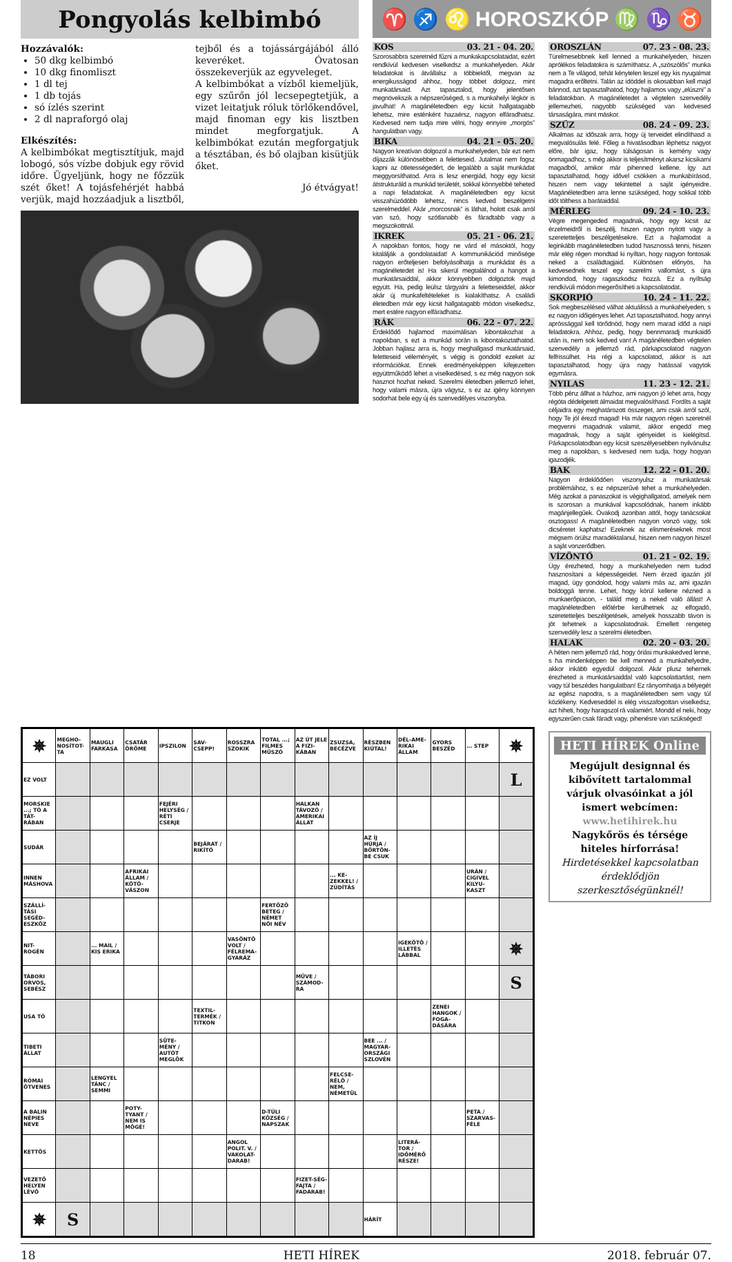Pongyolás kelbimbó
Hozzávalók:
50 dkg kelbimbó
10 dkg finomliszt
1 dl tej
1 db tojás
só ízlés szerint
2 dl napraforgó olaj
Elkészítés:
A kelbimbókat megtisztítjuk, majd lobogó, sós vízbe dobjuk egy rövid időre. Ügyeljünk, hogy ne főzzük szét őket! A tojásfehérjét habbá verjük, majd hozzáadjuk a lisztből, tejből és a tojássárgájából álló keveréket. Óvatosan összekeverjük az egyveleget.
A kelbimbókat a vízből kiemeljük, egy szűrőn jól lecsepegtetjük, a vizet leitatjuk róluk törlőkendővel, majd finoman egy kis lisztben mindet megforgatjuk. A kelbimbókat ezután megforgatjuk a tésztában, és bő olajban kisütjük őket.
Jó étvágyat!
♈ ♐ ♌ HOROSZKÓP ♍ ♑ ♉
KOS 03. 21 - 04. 20.
Szorosabbra szeretnéd fűzni a munkakapcsolataidat, ezért rendkívül kedvesen viselkedsz a munkahelyeden. Akár feladatokat is átvállalsz a többiektől, megvan az energikusságod ahhoz, hogy többet dolgozz, mint munkatársaid. Azt tapasztalod, hogy jelentősen megnövekszik a népszerűséged, s a munkahelyi légkör is javulhat! A magánéletedben egy kicsit hallgatagabb lehetsz, mire esténként hazaérsz, nagyon elfáradhatsz. Kedvesed nem tudja mire vélni, hogy ennyire „morgós” hangulatban vagy.
BIKA 04. 21 - 05. 20.
Nagyon kreatívan dolgozol a munkahelyeden, bár ezt nem díjazzák különösebben a feletteseid. Jutalmat nem fogsz kapni az ötletességedért, de legalább a saját munkádat meggyorsíthatod. Arra is lesz energiád, hogy egy kicsit átstrukturáld a munkád területét, sokkal könnyebbé teheted a napi feladatokat. A magánéletedben egy kicsit visszahúzódóbb lehetsz, nincs kedved beszélgetni szerelmeddel. Akár „morcosnak” is láthat, holott csak arról van szó, hogy szótlanabb és fáradtabb vagy a megszokottnál.
IKREK 05. 21 - 06. 21.
A napokban fontos, hogy ne várd el másoktól, hogy kitalálják a gondolataidat! A kommunikációd minősége nagyon erőteljesen befolyásolhatja a munkádat és a magánéletedet is! Ha sikerül megtalálnod a hangot a munkatársaiddal, akkor könnyebben dolgoztok majd együtt. Ha, pedig leülsz tárgyalni a feletteseiddel, akkor akár új munkafeltételeket is kialakíthatsz. A családi életedben már egy kicsit hallgatagabb módon viselkedsz, mert estére nagyon elfáradhatsz.
RÁK 06. 22 - 07. 22.
Érdeklődő hajlamod maximálisan kibontakozhat a napokban, s ezt a munkád során is kibontakoztathatod. Jobban hajlasz arra is, hogy meghallgasd munkatársaid, feletteseid véleményét, s végig is gondold ezeket az információkat. Ennek eredményeképpen kifejezetten együttműködő lehet a viselkedésed, s ez még nagyon sok hasznot hozhat neked. Szerelmi életedben jellemző lehet, hogy valami másra, újra vágysz, s ez az igény könnyen sodorhat bele egy új és szenvedélyes viszonyba.
OROSZLÁN 07. 23 - 08. 23.
Türelmesebbnek kell lenned a munkahelyeden, hiszen aprólékos feladatokra is számíthatsz. A „szöszölős” munka nem a Te világod, tehát kénytelen leszel egy kis nyugalmat magadra erőltetni. Talán az idöddel is okosabban kell majd bánnod, azt tapasztalhatod, hogy hajlamos vagy „elúszni” a feladatokban. A magánéletedet a végtelen szenvedély jellemezheti, nagyobb szükséged van kedvesed társaságára, mint máskor.
SZŰZ 08. 24 - 09. 23.
Alkalmas az időszak arra, hogy új terveidet elindíthasd a megvalósulás felé. Főleg a hivatásodban léphetsz nagyot előre, bár igaz, hogy túlságosan is kemény vagy önmagadhoz, s még akkor is teljesítményt akarsz kicsikarni magadból, amikor már pihenned kellene. Így azt tapasztalhatod, hogy idővel csökken a munkabírásod, hiszen nem vagy tekintettel a saját igényeidre. Magánéletedben arra lenne szükséged, hogy sokkal több időt tölthess a barátaiddal.
MÉRLEG 09. 24 - 10. 23.
Végre megengeded magadnak, hogy egy kicsit az érzelmeidről is beszélj, hiszen nagyon nyitott vagy a szeretetteljes beszélgetésekre. Ezt a hajlamodat a leginkább magánéletedben tudod hasznossá tenni, hiszen már elég régen mondtad ki nyíltan, hogy nagyon fontosak neked a családtagjaid. Különösen előnyös, ha kedvesednek teszel egy szerelmi vallomást, s újra kimondod, hogy ragaszkodsz hozzá. Ez a nyíltság rendkívüli módon megerősítheti a kapcsolatodat.
SKORPIÓ 10. 24 - 11. 22.
Sok megbeszélésed válhat aktuálissá a munkahelyeden, s ez nagyon időigényes lehet. Azt tapasztalhatod, hogy annyi apróssággal kell törődnöd, hogy nem marad időd a napi feladatokra. Ahhoz, pedig, hogy bennmaradj munkaidő után is, nem sok kedved van! A magánéletedben végtelen szenvedély a jellemző rád, párkapcsolatod nagyon felfrissülhet. Ha régi a kapcsolatod, akkor is azt tapasztalhatod, hogy újra nagy hatással vagytok egymásra.
NYILAS 11. 23 - 12. 21.
Több pénz állhat a házhoz, ami nagyon jó lehet arra, hogy régóta dédelgetett álmaidat megvalósíthasd. Fordíts a saját céljaidra egy meghatározott összeget, ami csak arról szól, hogy Te jól érezd magad! Ha már nagyon régen szeretnél megvenni magadnak valamit, akkor engedd meg magadnak, hogy a saját igényeidet is kielégítsd. Párkapcsolatodban egy kicsit szeszélyesebben nyilvánulsz meg a napokban, s kedvesed nem tudja, hogy hogyan igazodjék.
BAK 12. 22 - 01. 20.
Nagyon érdeklődően viszonyulsz a munkatársak problémáihoz, s ez népszerűvé tehet a munkahelyeden. Még azokat a panaszokat is végighallgatod, amelyek nem is szorosan a munkával kapcsolódnak, hanem inkább magánjellegűek. Óvakodj azonban attól, hogy tanácsokat osztogass! A magánéletedben nagyon vonzó vagy, sok dicséretet kaphatsz! Ezeknek az elismeréseknek most mégsem örülsz maradéktalanul, hiszen nem nagyon hiszel a saját vonzerődben.
VÍZÖNTŐ 01. 21 - 02. 19.
Úgy érezheted, hogy a munkahelyeden nem tudod hasznosítani a képességeidet. Nem érzed igazán jól magad, úgy gondolod, hogy valami más az, ami igazán boldoggá tenne. Lehet, hogy körül kellene nézned a munkaerőpiacon, - találd meg a neked való állást! A magánéletedben előtérbe kerülhetnek az elfogadó, szeretetteljes beszélgetések, amelyek hosszabb távon is jót tehetnek a kapcsolatodnak. Emellett rengeteg szenvedély lesz a szerelmi életedben.
HALAK 02. 20 - 03. 20.
A héten nem jellemző rád, hogy óriási munkakedved lenne, s ha mindenképpen be kell menned a munkahelyedre, akkor inkább egyedül dolgozol. Akár plusz tehernek érezheted a munkatársaiddal való kapcsolattartást, nem vagy túl beszédes hangulatban! Ez rányomhatja a bélyegét az egész napodra, s a magánéletedben sem vagy túl közlékeny. Kedveseddel is elég visszafogottan viselkedsz, azt hiheti, hogy haragszol rá valamiért. Mondd el neki, hogy egyszerűen csak fáradt vagy, pihenésre van szükséged!
| ✵ | MEGHO-NOSÍTOT-TA | MAUGLI FARKASA | CSATÁR ÖRÖME | IPSZILON | SAV-CSEPP! | ROSSZRA SZOKIK | TOTAL ...; FILMES MŰSZÓ | AZ ÚT JELE A FIZI-KÁBAN | ZSUZSA, BECÉZVE | RÉSZBEN KIÚTAL! | DÉL-AME-RIKAI ÁLLAM | GYORS BESZÉD | ... STEP | ✵ |
| EZ VOLT | | | | | | | | | | | | | | L |
| MORSKIE ...; TÓ A TÁT-RÁBAN | | | | FEJÉRI HELYSÉG / RÉTI CSERJE | | | | HALKAN TÁVOZÓ / AMERIKAI ÁLLAT | | | | | | |
| SUDÁR | | | | | BEJÁRAT / RIKÍTÓ | | | | | AZ ÍJ HÚRJA / BÖRTÖN-BE CSUK | | | | |
| INNEN MÁSHOVA | | | AFRIKAI ÁLLAM / KÖTŐ-VÁSZON | | | | | | ... KE-ZEKKEL! / ZÚDÍTÁS | | | | URÁN / CIGIVEL KILYU-KASZT | |
| SZÁLLÍ-TÁSI SEGÉD-ESZKÖZ | | | | | | | FERTŐZŐ BETEG / NÉMET NŐI NÉV | | | | | | | |
| NIT-ROGÉN | | ... MAIL / KIS ERIKA | | | | VASÖNTŐ VOLT / FÉLREMA-GYARÁZ | | | | | IGEKÖTŐ / ILLETÉS LÁBBAL | | | ✵ |
| TÁBORI ORVOS, SEBÉSZ | | | | | | | | MŰVE / SZÁMOD-RA | | | | | | S |
| USA TÓ | | | | | TEXTIL-TERMÉK / TITKON | | | | | | | ZENEI HANGOK / FOGA-DÁSÁRA | | |
| TIBETI ÁLLAT | | | | SÜTE-MÉNY / AUTÓT MEGLÖK | | | | | | BEE ... / MAGYAR-ORSZÁGI SZLOVÉN | | | | |
| RÓMAI ÖTVENES | | LENGYEL TÁNC / SEMMI | | | | | | | FELCSE-RÉLŐ / NEM, NÉMETÜL | | | | | |
| A BALIN NÉPIES NEVE | | | POTY-TYANT / NEM IS MÖGÉ! | | | | D-TÚLI KÖZSÉG / NAPSZAK | | | | | | PETA / SZARVAS-FÉLE | |
| KETTŐS | | | | | | ANGOL POLIT. V. / VAKOLAT-DARAB! | | | | | LITERÁ-TOR / IDŐMÉRŐ RÉSZE! | | | |
| VEZETŐ HELYEN LÉVŐ | | | | | | | | FIZET-SÉG-FAJTA / FADARAB! | | | | | | |
| ✵ | S | | | | | | | | | HÁRÍT | | | | |
HETI HÍREK Online
Megújult designnal és kibővített tartalommal várjuk olvasóinkat a jól ismert webcímen:
www.hetihirek.hu
Nagykőrös és térsége hiteles hírforrása!
Hirdetésekkel kapcsolatban érdeklődjön szerkesztőségünknél!
18 HETI HÍREK 2018. február 07.